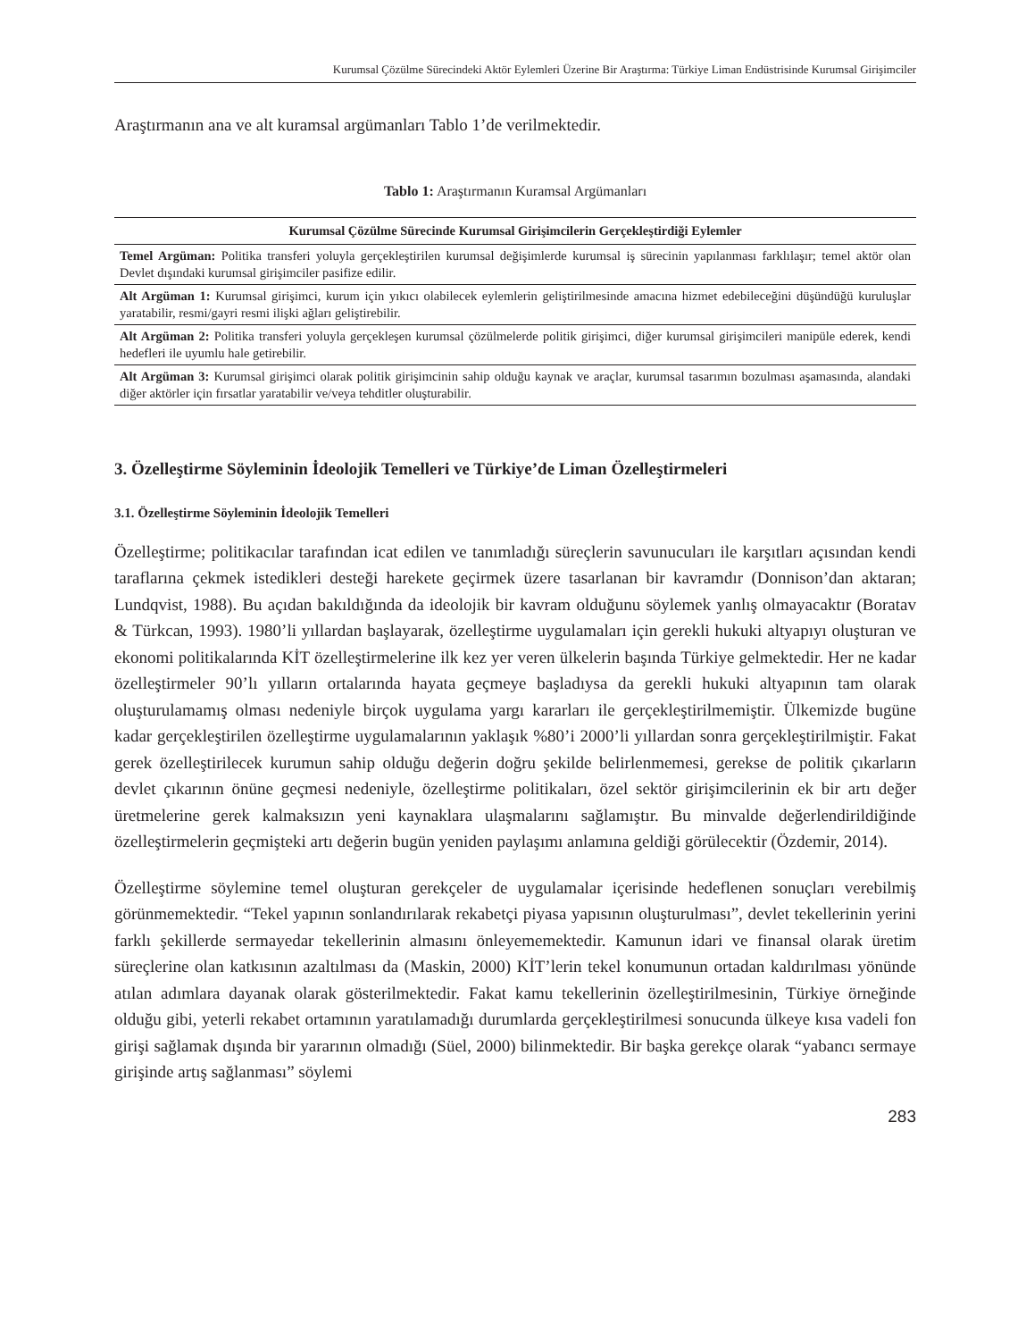Kurumsal Çözülme Sürecindeki Aktör Eylemleri Üzerine Bir Araştırma: Türkiye Liman Endüstrisinde Kurumsal Girişimciler
Araştırmanın ana ve alt kuramsal argümanları Tablo 1’de verilmektedir.
Tablo 1: Araştırmanın Kuramsal Argümanları
| Kurumsal Çözülme Sürecinde Kurumsal Girişimcilerin Gerçekleştirdiği Eylemler |
| --- |
| Temel Argüman: Politika transferi yoluyla gerçekleştirilen kurumsal değişimlerde kurumsal iş sürecinin yapılanması farklılaşır; temel aktör olan Devlet dışındaki kurumsal girişimciler pasifize edilir. |
| Alt Argüman 1: Kurumsal girişimci, kurum için yıkıcı olabilecek eylemlerin geliştirilmesinde amacına hizmet edebileceğini düşündüğü kuruluşlar yaratabilir, resmi/gayri resmi ilişki ağları geliştirebilir. |
| Alt Argüman 2: Politika transferi yoluyla gerçekleşen kurumsal çözülmelerde politik girişimci, diğer kurumsal girişimcileri manipüle ederek, kendi hedefleri ile uyumlu hale getirebilir. |
| Alt Argüman 3: Kurumsal girişimci olarak politik girişimcinin sahip olduğu kaynak ve araçlar, kurumsal tasarımın bozulması aşamasında, alandaki diğer aktörler için fırsatlar yaratabilir ve/veya tehditler oluşturabilir. |
3. Özelleştirme Söyleminin İdeolojik Temelleri ve Türkiye’de Liman Özelleştirmeleri
3.1. Özelleştirme Söyleminin İdeolojik Temelleri
Özelleştirme; politikacılar tarafından icat edilen ve tanımladığı süreçlerin savunucuları ile karşıtları açısından kendi taraflarına çekmek istedikleri desteği harekete geçirmek üzere tasarlanan bir kavramdır (Donnison’dan aktaran; Lundqvist, 1988). Bu açıdan bakıldığında da ideolojik bir kavram olduğunu söylemek yanlış olmayacaktır (Boratav & Türkcan, 1993). 1980’li yıllardan başlayarak, özelleştirme uygulamaları için gerekli hukuki altyapıyı oluşturan ve ekonomi politikalarında KİT özelleştirmelerine ilk kez yer veren ülkelerin başında Türkiye gelmektedir. Her ne kadar özelleştirmeler 90’lı yılların ortalarında hayata geçmeye başladıysa da gerekli hukuki altyapının tam olarak oluşturulamamış olması nedeniyle birçok uygulama yargı kararları ile gerçekleştirilmemiştir. Ülkemizde bugüne kadar gerçekleştirilen özelleştirme uygulamalarının yaklaşık %80’i 2000’li yıllardan sonra gerçekleştirilmiştir. Fakat gerek özelleştirilecek kurumun sahip olduğu değerin doğru şekilde belirlenmemesi, gerekse de politik çıkarların devlet çıkarının önüne geçmesi nedeniyle, özelleştirme politikaları, özel sektör girişimcilerinin ek bir artı değer üretmelerine gerek kalmaksızın yeni kaynaklara ulaşmalarını sağlamıştır. Bu minvalde değerlendirildiğinde özelleştirmelerin geçmişteki artı değerin bugün yeniden paylaşımı anlamına geldiği görülecektir (Özdemir, 2014).
Özelleştirme söylemine temel oluşturan gerekçeler de uygulamalar içerisinde hedeflenen sonuçları verebilmiş görünmemektedir. “Tekel yapının sonlandırılarak rekabetçi piyasa yapısının oluşturulması”, devlet tekellerinin yerini farklı şekillerde sermayedar tekellerinin almasını önleyememektedir. Kamunun idari ve finansal olarak üretim süreçlerine olan katkısının azaltılması da (Maskin, 2000) KİT’lerin tekel konumunun ortadan kaldırılması yönünde atılan adımlara dayanak olarak gösterilmektedir. Fakat kamu tekellerinin özelleştirilmesinin, Türkiye örneğinde olduğu gibi, yeterli rekabet ortamının yaratılamadığı durumlarda gerçekleştirilmesi sonucunda ülkeye kısa vadeli fon girişi sağlamak dışında bir yararının olmadığı (Süel, 2000) bilinmektedir. Bir başka gerekçe olarak “yabancı sermaye girişinde artış sağlanması” söylemi
283